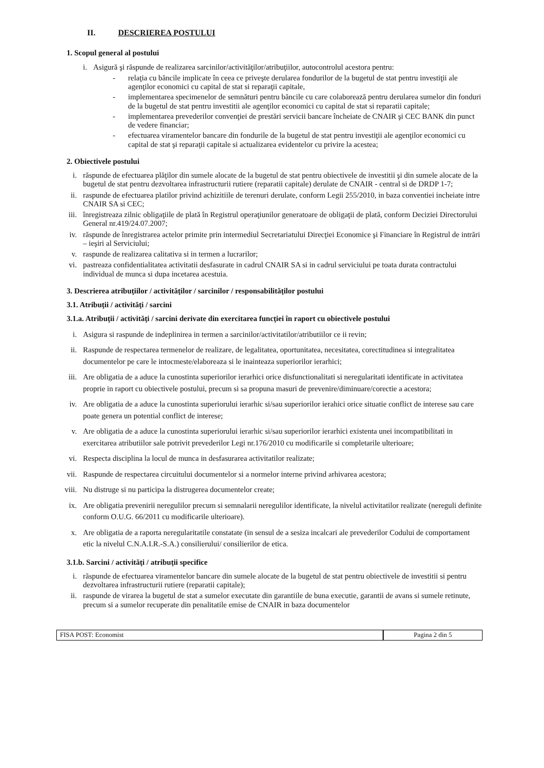II. DESCRIEREA POSTULUI
1. Scopul general al postului
i. Asigură şi răspunde de realizarea sarcinilor/activităţilor/atribuţiilor, autocontrolul acestora pentru:
- relaţia cu băncile implicate în ceea ce priveşte derularea fondurilor de la bugetul de stat pentru investiţii ale agenţilor economici cu capital de stat si reparaţii capitale,
- implementarea specimenelor de semnături pentru băncile cu care colaborează pentru derularea sumelor din fonduri de la bugetul de stat pentru investitii ale agenţilor economici cu capital de stat si reparatii capitale;
- implementarea prevederilor convenţiei de prestări servicii bancare încheiate de CNAIR şi CEC BANK din punct de vedere financiar;
- efectuarea viramentelor bancare din fondurile de la bugetul de stat pentru investiţii ale agenţilor economici cu capital de stat şi reparaţii capitale si actualizarea evidentelor cu privire la acestea;
2. Obiectivele postului
i. răspunde de efectuarea plăţilor din sumele alocate de la bugetul de stat pentru obiectivele de investitii şi din sumele alocate de la bugetul de stat pentru dezvoltarea infrastructurii rutiere (reparatii capitale) derulate de CNAIR - central si de DRDP 1-7;
ii. raspunde de efectuarea platilor privind achizitiile de terenuri derulate, conform Legii 255/2010, in baza conventiei incheiate intre CNAIR SA si CEC;
iii. înregistreaza zilnic obligaţiile de plată în Registrul operaţiunilor generatoare de obligaţii de plată, conform Deciziei Directorului General nr.419/24.07.2007;
iv. răspunde de înregistrarea actelor primite prin intermediul Secretariatului Direcţiei Economice şi Financiare în Registrul de intrări – ieşiri al Serviciului;
v. raspunde de realizarea calitativa si in termen a lucrarilor;
vi. pastreaza confidentialitatea activitatii desfasurate in cadrul CNAIR SA si in cadrul serviciului pe toata durata contractului individual de munca si dupa incetarea acestuia.
3. Descrierea atribuţiilor / activităţilor / sarcinilor / responsabilităţilor postului
3.1. Atribuţii / activităţi / sarcini
3.1.a. Atribuţii / activităţi / sarcini derivate din exercitarea funcţiei în raport cu obiectivele postului
i. Asigura si raspunde de indeplinirea in termen a sarcinilor/activitatilor/atributiilor ce ii revin;
ii. Raspunde de respectarea termenelor de realizare, de legalitatea, oportunitatea, necesitatea, corectitudinea si integralitatea documentelor pe care le intocmeste/elaboreaza si le inainteaza superiorilor ierarhici;
iii. Are obligatia de a aduce la cunostinta superiorilor ierarhici orice disfunctionalitati si neregularitati identificate in activitatea proprie in raport cu obiectivele postului, precum si sa propuna masuri de prevenire/diminuare/corectie a acestora;
iv. Are obligatia de a aduce la cunostinta superiorului ierarhic si/sau superiorilor ierahici orice situatie conflict de interese sau care poate genera un potential conflict de interese;
v. Are obligatia de a aduce la cunostinta superiorului ierarhic si/sau superiorilor ierarhici existenta unei incompatibilitati in exercitarea atributiilor sale potrivit prevederilor Legi nr.176/2010 cu modificarile si completarile ulterioare;
vi. Respecta disciplina la locul de munca in desfasurarea activitatilor realizate;
vii. Raspunde de respectarea circuitului documentelor si a normelor interne privind arhivarea acestora;
viii. Nu distruge si nu participa la distrugerea documentelor create;
ix. Are obligatia prevenirii neregulilor precum si semnalarii neregulilor identificate, la nivelul activitatilor realizate (nereguli definite conform O.U.G. 66/2011 cu modificarile ulterioare).
x. Are obligatia de a raporta neregularitatile constatate (in sensul de a sesiza incalcari ale prevederilor Codului de comportament etic la nivelul C.N.A.I.R.-S.A.) consilierului/ consilierilor de etica.
3.1.b. Sarcini / activităţi / atribuţii specifice
i. răspunde de efectuarea viramentelor bancare din sumele alocate de la bugetul de stat pentru obiectivele de investitii si pentru dezvoltarea infrastructurii rutiere (reparatii capitale);
ii. raspunde de virarea la bugetul de stat a sumelor executate din garantiile de buna executie, garantii de avans si sumele retinute, precum si a sumelor recuperate din penalitatile emise de CNAIR in baza documentelor
FISA POST: Economist Pagina 2 din 5